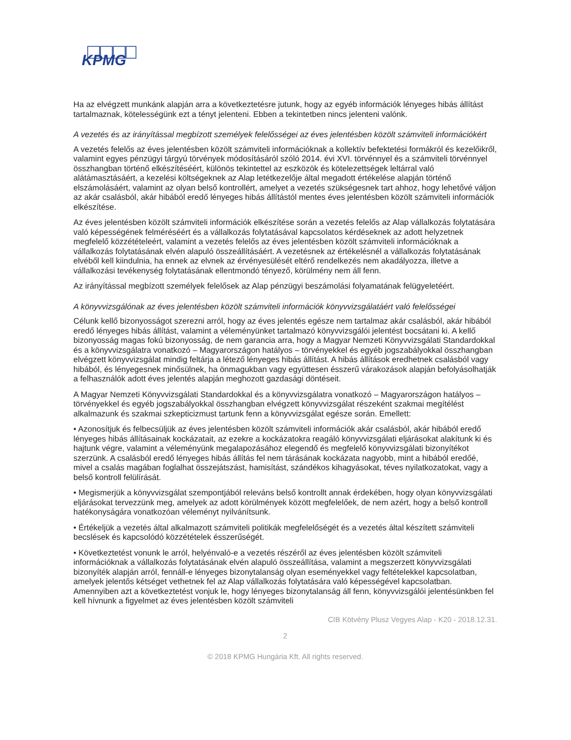KPMG
Ha az elvégzett munkánk alapján arra a következtetésre jutunk, hogy az egyéb információk lényeges hibás állítást tartalmaznak, kötelességünk ezt a tényt jelenteni. Ebben a tekintetben nincs jelenteni valónk.
A vezetés és az irányítással megbízott személyek felelősségei az éves jelentésben közölt számviteli információkért
A vezetés felelős az éves jelentésben közölt számviteli információknak a kollektív befektetési formákról és kezelőikről, valamint egyes pénzügyi tárgyú törvények módosításáról szóló 2014. évi XVI. törvénnyel és a számviteli törvénnyel összhangban történő elkészítéséért, különös tekintettel az eszközök és kötelezettségek leltárral való alátámasztásáért, a kezelési költségeknek az Alap letétkezelője által megadott értékelése alapján történő elszámolásáért, valamint az olyan belső kontrollért, amelyet a vezetés szükségesnek tart ahhoz, hogy lehetővé váljon az akár csalásból, akár hibából eredő lényeges hibás állítástól mentes éves jelentésben közölt számviteli információk elkészítése.
Az éves jelentésben közölt számviteli információk elkészítése során a vezetés felelős az Alap vállalkozás folytatására való képességének felméréséért és a vállalkozás folytatásával kapcsolatos kérdéseknek az adott helyzetnek megfelelő közzétételeért, valamint a vezetés felelős az éves jelentésben közölt számviteli információknak a vállalkozás folytatásának elvén alapuló összeállításáért. A vezetésnek az értékelésnél a vállalkozás folytatásának elvéből kell kiindulnia, ha ennek az elvnek az érvényesülését eltérő rendelkezés nem akadályozza, illetve a vállalkozási tevékenység folytatásának ellentmondó tényező, körülmény nem áll fenn.
Az irányítással megbízott személyek felelősek az Alap pénzügyi beszámolási folyamatának felügyeletéért.
A könyvvizsgálónak az éves jelentésben közölt számviteli információk könyvvizsgálatáért való felelősségei
Célunk kellő bizonyosságot szerezni arról, hogy az éves jelentés egésze nem tartalmaz akár csalásból, akár hibából eredő lényeges hibás állítást, valamint a véleményünket tartalmazó könyvvizsgálói jelentést bocsátani ki. A kellő bizonyosság magas fokú bizonyosság, de nem garancia arra, hogy a Magyar Nemzeti Könyvvizsgálati Standardokkal és a könyvvizsgálatra vonatkozó – Magyarországon hatályos – törvényekkel és egyéb jogszabályokkal összhangban elvégzett könyvvizsgálat mindig feltárja a létező lényeges hibás állítást. A hibás állítások eredhetnek csalásból vagy hibából, és lényegesnek minősülnek, ha önmagukban vagy együttesen ésszerű várakozások alapján befolyásolhatják a felhasználók adott éves jelentés alapján meghozott gazdasági döntéseit.
A Magyar Nemzeti Könyvvizsgálati Standardokkal és a könyvvizsgálatra vonatkozó – Magyarországon hatályos – törvényekkel és egyéb jogszabályokkal összhangban elvégzett könyvvizsgálat részeként szakmai megítélést alkalmazunk és szakmai szkepticizmust tartunk fenn a könyvvizsgálat egésze során. Emellett:
• Azonosítjuk és felbecsüljük az éves jelentésben közölt számviteli információk akár csalásból, akár hibából eredő lényeges hibás állításainak kockázatait, az ezekre a kockázatokra reagáló könyvvizsgálati eljárásokat alakítunk ki és hajtunk végre, valamint a véleményünk megalapozásához elegendő és megfelelő könyvvizsgálati bizonyítékot szerzünk. A csalásból eredő lényeges hibás állítás fel nem tárásának kockázata nagyobb, mint a hibából eredőé, mivel a csalás magában foglalhat összejátszást, hamisítást, szándékos kihagyásokat, téves nyilatkozatokat, vagy a belső kontroll felülírását.
• Megismerjük a könyvvizsgálat szempontjából releváns belső kontrollt annak érdekében, hogy olyan könyvvizsgálati eljárásokat tervezzünk meg, amelyek az adott körülmények között megfelelőek, de nem azért, hogy a belső kontroll hatékonyságára vonatkozóan véleményt nyilvánítsunk.
• Értékeljük a vezetés által alkalmazott számviteli politikák megfelelőségét és a vezetés által készített számviteli becslések és kapcsolódó közzétételek ésszerűségét.
• Következtetést vonunk le arról, helyénvaló-e a vezetés részéről az éves jelentésben közölt számviteli információknak a vállalkozás folytatásának elvén alapuló összeállítása, valamint a megszerzett könyvvizsgálati bizonyíték alapján arról, fennáll-e lényeges bizonytalanság olyan eseményekkel vagy feltételekkel kapcsolatban, amelyek jelentős kétséget vethetnek fel az Alap vállalkozás folytatására való képességével kapcsolatban. Amennyiben azt a következtetést vonjuk le, hogy lényeges bizonytalanság áll fenn, könyvvizsgálói jelentésünkben fel kell hívnunk a figyelmet az éves jelentésben közölt számviteli
CIB Kötvény Plusz Vegyes Alap - K20 - 2018.12.31.
2
© 2018 KPMG Hungária Kft. All rights reserved.